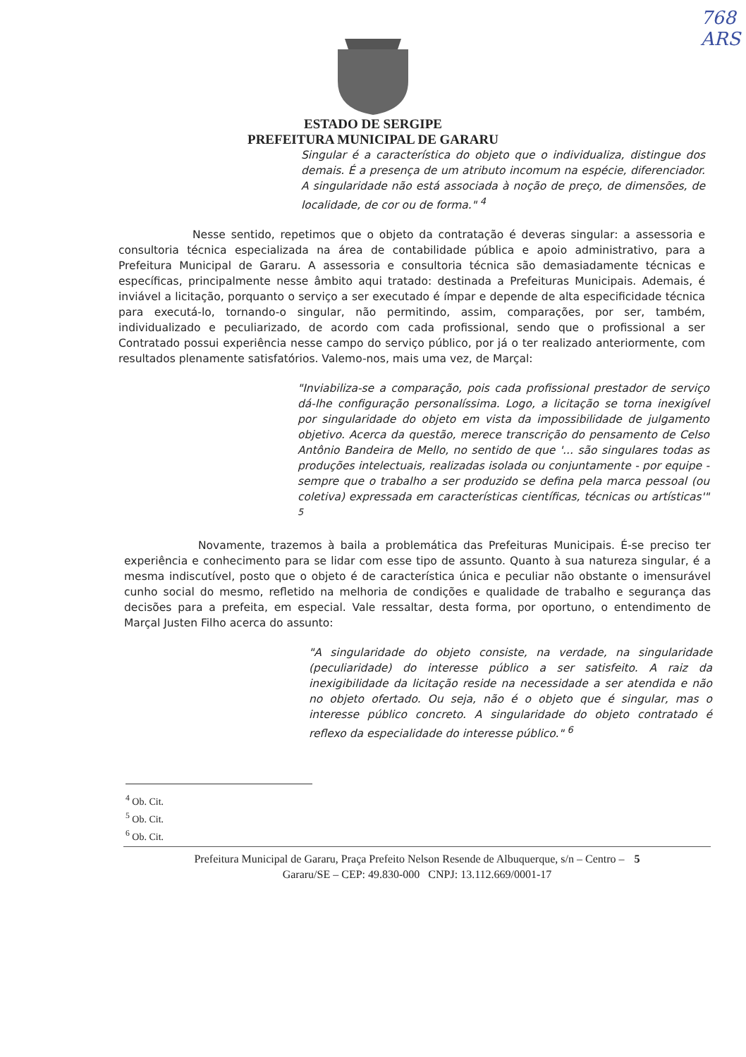768
ARS
ESTADO DE SERGIPE
PREFEITURA MUNICIPAL DE GARARU
Singular é a característica do objeto que o individualiza, distingue dos demais. É a presença de um atributo incomum na espécie, diferenciador. A singularidade não está associada à noção de preço, de dimensões, de localidade, de cor ou de forma." <sup>4</sup>
Nesse sentido, repetimos que o objeto da contratação é deveras singular: a assessoria e consultoria técnica especializada na área de contabilidade pública e apoio administrativo, para a Prefeitura Municipal de Gararu. A assessoria e consultoria técnica são demasiadamente técnicas e específicas, principalmente nesse âmbito aqui tratado: destinada a Prefeituras Municipais. Ademais, é inviável a licitação, porquanto o serviço a ser executado é ímpar e depende de alta especificidade técnica para executá-lo, tornando-o singular, não permitindo, assim, comparações, por ser, também, individualizado e peculiarizado, de acordo com cada profissional, sendo que o profissional a ser Contratado possui experiência nesse campo do serviço público, por já o ter realizado anteriormente, com resultados plenamente satisfatórios. Valemo-nos, mais uma vez, de Marçal:
"Inviabiliza-se a comparação, pois cada profissional prestador de serviço dá-lhe configuração personalíssima. Logo, a licitação se torna inexigível por singularidade do objeto em vista da impossibilidade de julgamento objetivo. Acerca da questão, merece transcrição do pensamento de Celso Antônio Bandeira de Mello, no sentido de que '... são singulares todas as produções intelectuais, realizadas isolada ou conjuntamente - por equipe - sempre que o trabalho a ser produzido se defina pela marca pessoal (ou coletiva) expressada em características científicas, técnicas ou artísticas'" <sup>5</sup>
Novamente, trazemos à baila a problemática das Prefeituras Municipais. É-se preciso ter experiência e conhecimento para se lidar com esse tipo de assunto. Quanto à sua natureza singular, é a mesma indiscutível, posto que o objeto é de característica única e peculiar não obstante o imensurável cunho social do mesmo, refletido na melhoria de condições e qualidade de trabalho e segurança das decisões para a prefeita, em especial. Vale ressaltar, desta forma, por oportuno, o entendimento de Marçal Justen Filho acerca do assunto:
"A singularidade do objeto consiste, na verdade, na singularidade (peculiaridade) do interesse público a ser satisfeito. A raiz da inexigibilidade da licitação reside na necessidade a ser atendida e não no objeto ofertado. Ou seja, não é o objeto que é singular, mas o interesse público concreto. A singularidade do objeto contratado é reflexo da especialidade do interesse público." <sup>6</sup>
<sup>4</sup> Ob. Cit.
<sup>5</sup> Ob. Cit.
<sup>6</sup> Ob. Cit.
Prefeitura Municipal de Gararu, Praça Prefeito Nelson Resende de Albuquerque, s/n – Centro – 5
Gararu/SE – CEP: 49.830-000 CNPJ: 13.112.669/0001-17